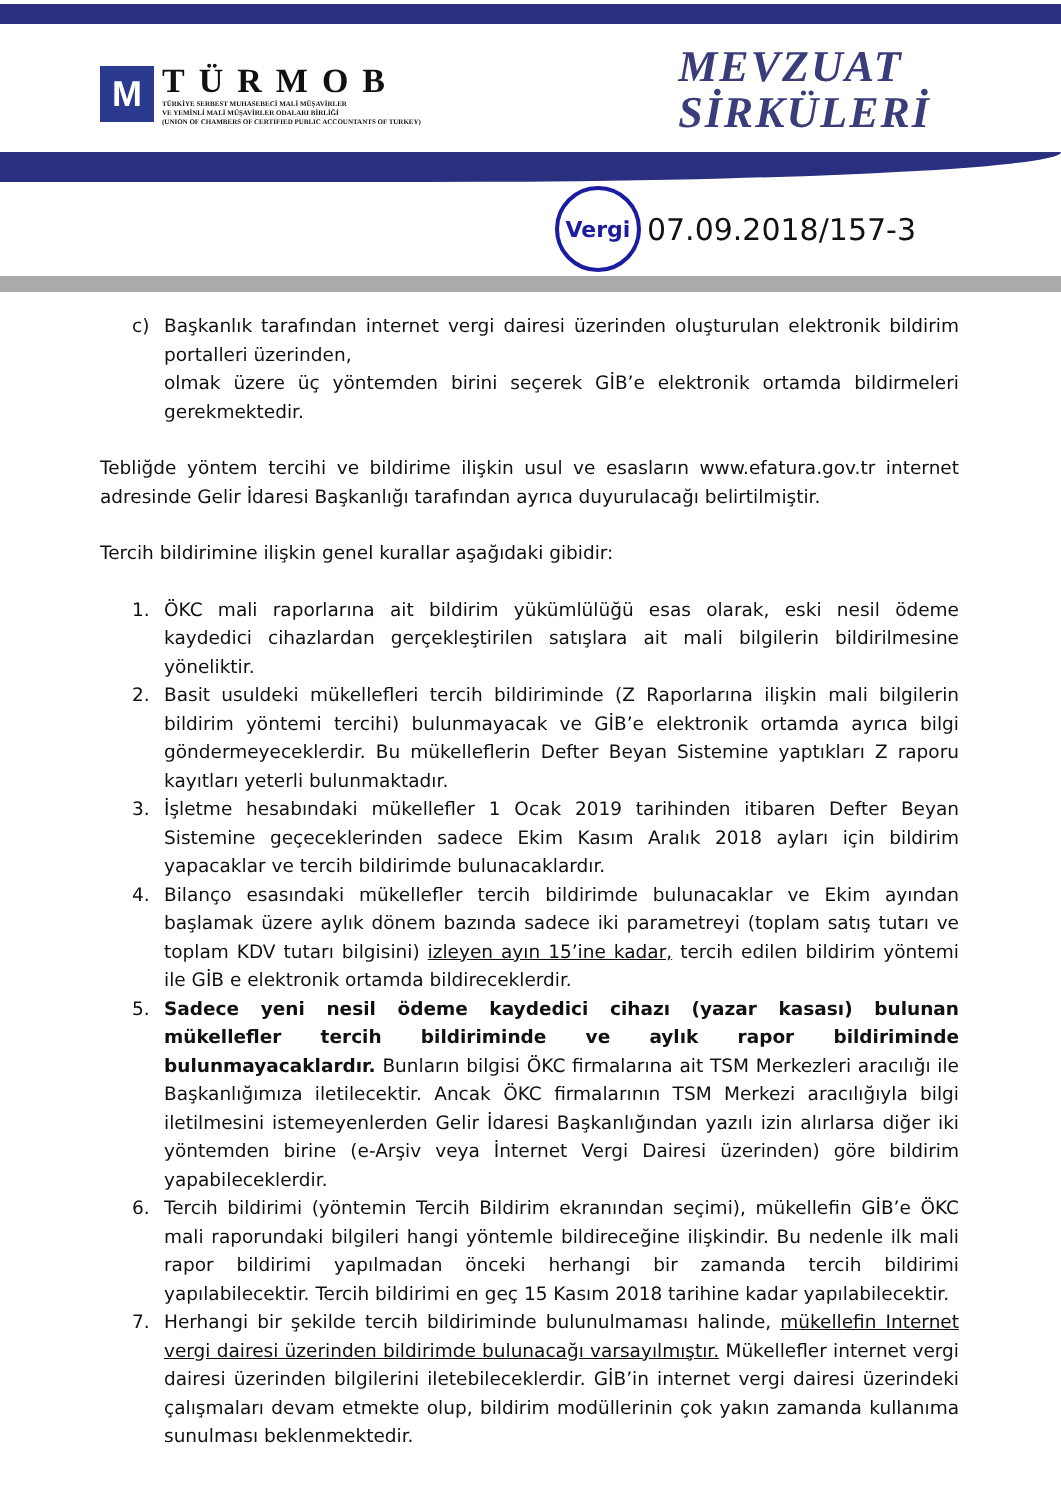M
TÜRMOB
TÜRKİYE SERBEST MUHASEBECİ MALİ MÜŞAVİRLER
VE YEMİNLİ MALİ MÜŞAVİRLER ODALARI BİRLİĞİ
(UNION OF CHAMBERS OF CERTIFIED PUBLIC ACCOUNTANTS OF TURKEY)
MEVZUAT
SİRKÜLERİ
Vergi
07.09.2018/157-3
c) Başkanlık tarafından internet vergi dairesi üzerinden oluşturulan elektronik bildirim portalleri üzerinden,
olmak üzere üç yöntemden birini seçerek GİB’e elektronik ortamda bildirmeleri gerekmektedir.
Tebliğde yöntem tercihi ve bildirime ilişkin usul ve esasların www.efatura.gov.tr internet adresinde Gelir İdaresi Başkanlığı tarafından ayrıca duyurulacağı belirtilmiştir.
Tercih bildirimine ilişkin genel kurallar aşağıdaki gibidir:
1. ÖKC mali raporlarına ait bildirim yükümlülüğü esas olarak, eski nesil ödeme kaydedici cihazlardan gerçekleştirilen satışlara ait mali bilgilerin bildirilmesine yöneliktir.
2. Basit usuldeki mükellefleri tercih bildiriminde (Z Raporlarına ilişkin mali bilgilerin bildirim yöntemi tercihi) bulunmayacak ve GİB’e elektronik ortamda ayrıca bilgi göndermeyeceklerdir. Bu mükelleflerin Defter Beyan Sistemine yaptıkları Z raporu kayıtları yeterli bulunmaktadır.
3. İşletme hesabındaki mükellefler 1 Ocak 2019 tarihinden itibaren Defter Beyan Sistemine geçeceklerinden sadece Ekim Kasım Aralık 2018 ayları için bildirim yapacaklar ve tercih bildirimde bulunacaklardır.
4. Bilanço esasındaki mükellefler tercih bildirimde bulunacaklar ve Ekim ayından başlamak üzere aylık dönem bazında sadece iki parametreyi (toplam satış tutarı ve toplam KDV tutarı bilgisini) izleyen ayın 15’ine kadar, tercih edilen bildirim yöntemi ile GİB e elektronik ortamda bildireceklerdir.
5. Sadece yeni nesil ödeme kaydedici cihazı (yazar kasası) bulunan mükellefler tercih bildiriminde ve aylık rapor bildiriminde bulunmayacaklardır. Bunların bilgisi ÖKC firmalarına ait TSM Merkezleri aracılığı ile Başkanlığımıza iletilecektir. Ancak ÖKC firmalarının TSM Merkezi aracılığıyla bilgi iletilmesini istemeyenlerden Gelir İdaresi Başkanlığından yazılı izin alırlarsa diğer iki yöntemden birine (e-Arşiv veya İnternet Vergi Dairesi üzerinden) göre bildirim yapabileceklerdir.
6. Tercih bildirimi (yöntemin Tercih Bildirim ekranından seçimi), mükellefin GİB’e ÖKC mali raporundaki bilgileri hangi yöntemle bildireceğine ilişkindir. Bu nedenle ilk mali rapor bildirimi yapılmadan önceki herhangi bir zamanda tercih bildirimi yapılabilecektir. Tercih bildirimi en geç 15 Kasım 2018 tarihine kadar yapılabilecektir.
7. Herhangi bir şekilde tercih bildiriminde bulunulmaması halinde, mükellefin Internet vergi dairesi üzerinden bildirimde bulunacağı varsayılmıştır. Mükellefler internet vergi dairesi üzerinden bilgilerini iletebileceklerdir. GİB’in internet vergi dairesi üzerindeki çalışmaları devam etmekte olup, bildirim modüllerinin çok yakın zamanda kullanıma sunulması beklenmektedir.